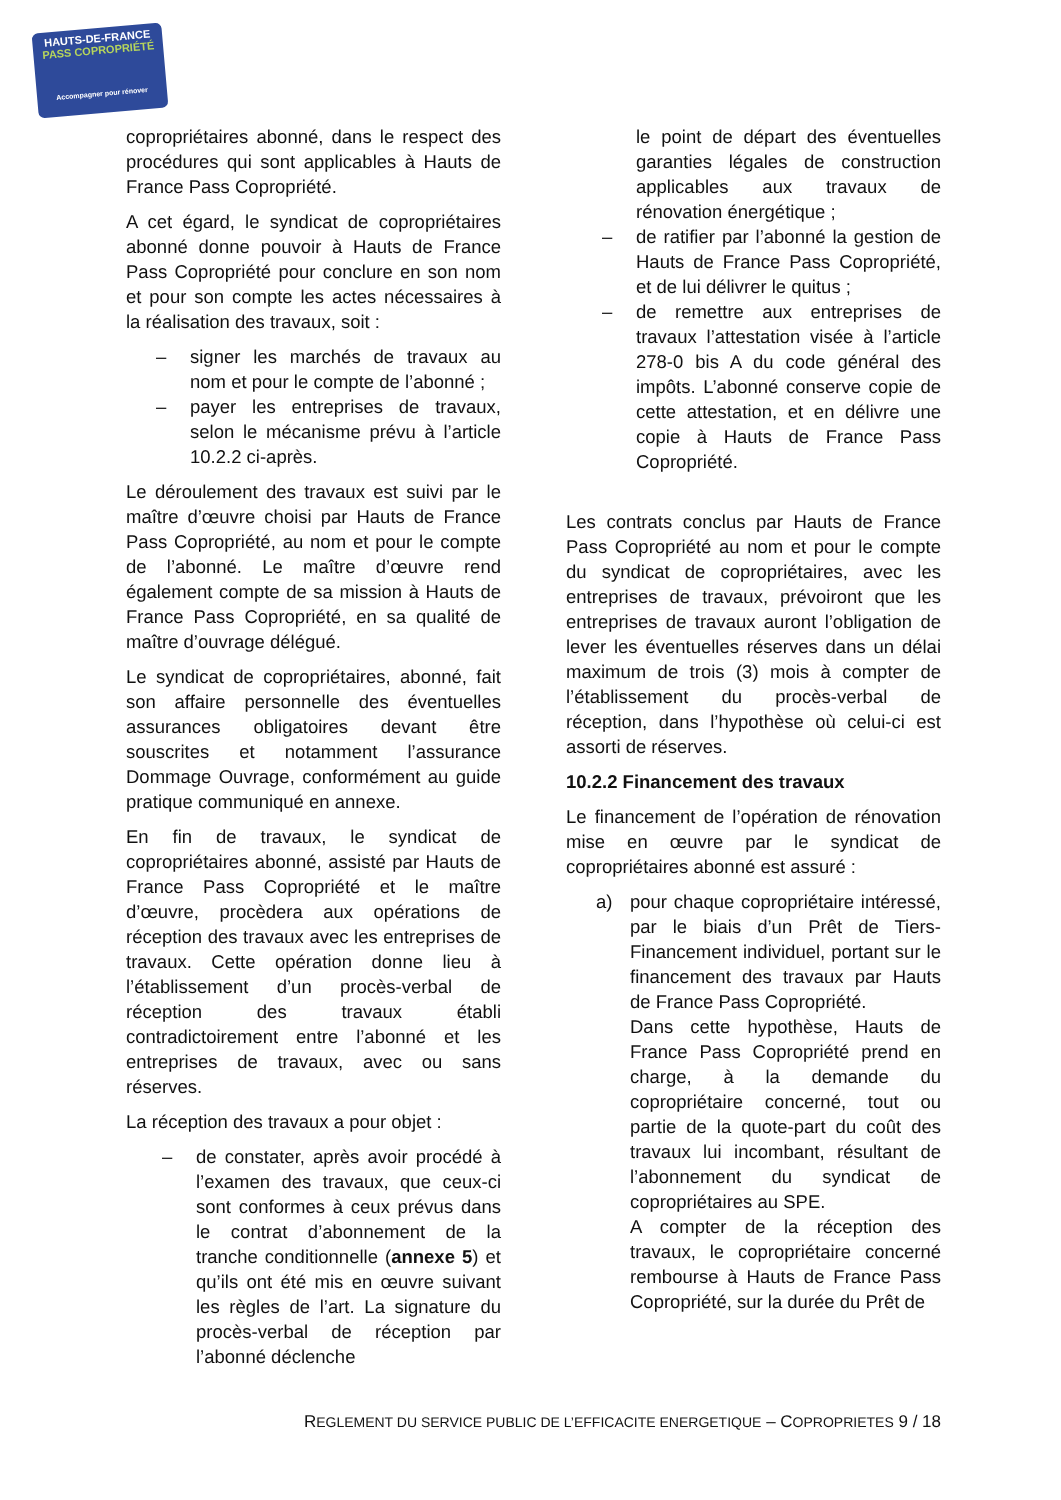HAUTS-DE-FRANCE
PASS COPROPRIÉTÉ
Accompagner pour rénover
copropriétaires abonné, dans le respect des procédures qui sont applicables à Hauts de France Pass Copropriété.
A cet égard, le syndicat de copropriétaires abonné donne pouvoir à Hauts de France Pass Copropriété pour conclure en son nom et pour son compte les actes nécessaires à la réalisation des travaux, soit :
– signer les marchés de travaux au nom et pour le compte de l’abonné ;
– payer les entreprises de travaux, selon le mécanisme prévu à l’article 10.2.2 ci-après.
Le déroulement des travaux est suivi par le maître d’œuvre choisi par Hauts de France Pass Copropriété, au nom et pour le compte de l’abonné. Le maître d’œuvre rend également compte de sa mission à Hauts de France Pass Copropriété, en sa qualité de maître d’ouvrage délégué.
Le syndicat de copropriétaires, abonné, fait son affaire personnelle des éventuelles assurances obligatoires devant être souscrites et notamment l’assurance Dommage Ouvrage, conformément au guide pratique communiqué en annexe.
En fin de travaux, le syndicat de copropriétaires abonné, assisté par Hauts de France Pass Copropriété et le maître d’œuvre, procèdera aux opérations de réception des travaux avec les entreprises de travaux. Cette opération donne lieu à l’établissement d’un procès-verbal de réception des travaux établi contradictoirement entre l’abonné et les entreprises de travaux, avec ou sans réserves.
La réception des travaux a pour objet :
– de constater, après avoir procédé à l’examen des travaux, que ceux-ci sont conformes à ceux prévus dans le contrat d’abonnement de la tranche conditionnelle (annexe 5) et qu’ils ont été mis en œuvre suivant les règles de l’art. La signature du procès-verbal de réception par l’abonné déclenche
le point de départ des éventuelles garanties légales de construction applicables aux travaux de rénovation énergétique ;
– de ratifier par l’abonné la gestion de Hauts de France Pass Copropriété, et de lui délivrer le quitus ;
– de remettre aux entreprises de travaux l’attestation visée à l’article 278-0 bis A du code général des impôts. L’abonné conserve copie de cette attestation, et en délivre une copie à Hauts de France Pass Copropriété.
Les contrats conclus par Hauts de France Pass Copropriété au nom et pour le compte du syndicat de copropriétaires, avec les entreprises de travaux, prévoiront que les entreprises de travaux auront l’obligation de lever les éventuelles réserves dans un délai maximum de trois (3) mois à compter de l’établissement du procès-verbal de réception, dans l’hypothèse où celui-ci est assorti de réserves.
10.2.2 Financement des travaux
Le financement de l’opération de rénovation mise en œuvre par le syndicat de copropriétaires abonné est assuré :
a) pour chaque copropriétaire intéressé, par le biais d’un Prêt de Tiers-Financement individuel, portant sur le financement des travaux par Hauts de France Pass Copropriété.
Dans cette hypothèse, Hauts de France Pass Copropriété prend en charge, à la demande du copropriétaire concerné, tout ou partie de la quote-part du coût des travaux lui incombant, résultant de l’abonnement du syndicat de copropriétaires au SPE.
A compter de la réception des travaux, le copropriétaire concerné rembourse à Hauts de France Pass Copropriété, sur la durée du Prêt de
REGLEMENT DU SERVICE PUBLIC DE L’EFFICACITE ENERGETIQUE – COPROPRIETES 9 / 18